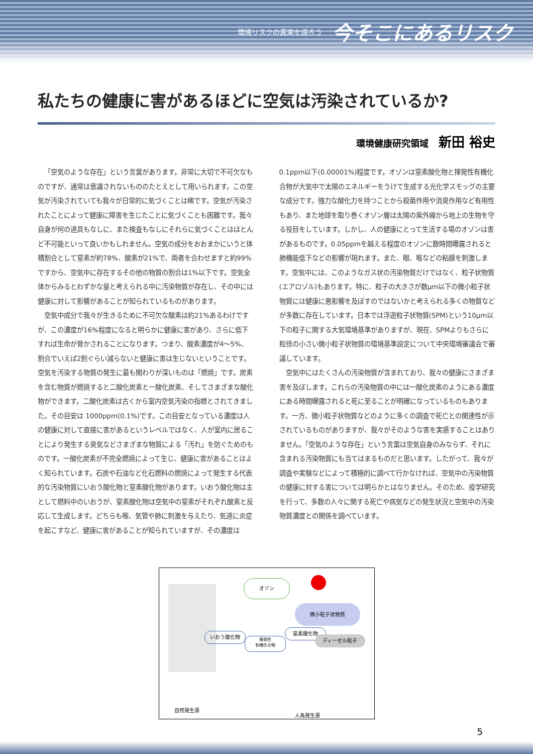環境リスクの真実を語ろう 今そこにあるリスク
私たちの健康に害があるほどに空気は汚染されているか?
環境健康研究領域 新田 裕史
「空気のような存在」という言葉があります。非常に大切で不可欠なものですが、通常は意識されないもののたとえとして用いられます。この空気が汚染されていても我々が日常的に気づくことは稀です。空気が汚染されたことによって健康に障害を生じたことに気づくことも困難です。我々自身が何の道具もなしに、また検査もなしにそれらに気づくことはほとんど不可能といって良いかもしれません。空気の成分をおおまかにいうと体積割合として窒素が約78%、酸素が21%で、両者を合わせますと約99%ですから、空気中に存在するその他の物質の割合は1%以下です。空気全体からみるとわずかな量と考えられる中に汚染物質が存在し、その中には健康に対して影響があることが知られているものがあります。
空気中成分で我々が生きるために不可欠な酸素は約21%あるわけですが、この濃度が16%程度になると明らかに健康に害があり、さらに低下すれば生命が脅かされることになります。つまり、酸素濃度が4〜5%、割合でいえば2割ぐらい減らないと健康に害は生じないということです。空気を汚染する物質の発生に最も関わりが深いものは「燃焼」です。炭素を含む物質が燃焼すると二酸化炭素と一酸化炭素、そしてさまざまな酸化物ができます。二酸化炭素は古くから室内空気汚染の指標とされてきました。その目安は 1000ppm(0.1%)です。この目安となっている濃度は人の健康に対して直接に害があるというレベルではなく、人が室内に居ることにより発生する臭気などさまざまな物質による「汚れ」を防ぐためのものです。一酸化炭素が不完全燃焼によって生じ、健康に害があることはよく知られています。石炭や石油など化石燃料の燃焼によって発生する代表的な汚染物質にいおう酸化物と窒素酸化物があります。いおう酸化物は主として燃料中のいおうが、窒素酸化物は空気中の窒素がそれぞれ酸素と反応して生成します。どちらも喉、気管や肺に刺激を与えたり、気道に炎症を起こすなど、健康に害があることが知られていますが、その濃度は0.1ppm以下(0.00001%)程度です。オゾンは窒素酸化物と揮発性有機化合物が大気中で太陽のエネルギーをうけて生成する光化学スモッグの主要な成分です。強力な酸化力を持つことから殺菌作用や消臭作用など有用性もあり、また地球を取り巻くオゾン層は太陽の紫外線から地上の生物を守る役目をしています。しかし、人の健康にとって生活する場のオゾンは害があるものです。0.05ppmを越える程度のオゾンに数時間曝露されると肺機能低下などの影響が現れます。また、眼、喉などの粘膜を刺激します。空気中には、このようなガス状の汚染物質だけではなく、粒子状物質(エアロゾル)もあります。特に、粒子の大きさが数μm以下の微小粒子状物質には健康に悪影響を及ぼすのではないかと考えられる多くの物質などが多数に存在しています。日本では浮遊粒子状物質(SPM)という10μm以下の粒子に関する大気環境基準がありますが、現在、SPMよりもさらに粒径の小さい微小粒子状物質の環境基準設定について中央環境審議会で審議しています。
空気中にはたくさんの汚染物質が含まれており、我々の健康にさまざま害を及ぼします。これらの汚染物質の中には一酸化炭素のようにある濃度にある時間曝露されると死に至ることが明確になっているものもあります。一方、微小粒子状物質などのように多くの調査で死亡との関連性が示されているものがありますが、我々がそのような害を実感することはありません。「空気のような存在」という言葉は空気自身のみならず、それに含まれる汚染物質にも当てはまるものだと思います。したがって、我々が調査や実験などによって積極的に調べて行かなければ、空気中の汚染物質の健康に対する害については明らかとはなりません。そのため、疫学研究を行って、多数の人々に関する死亡や病気などの発生状況と空気中の汚染物質濃度との関係を調べています。
オゾン
微小粒子状物質
いおう酸化物
揮発性
有機化合物
窒素酸化物
ディーゼル粒子
自然発生源
人為発生源
5